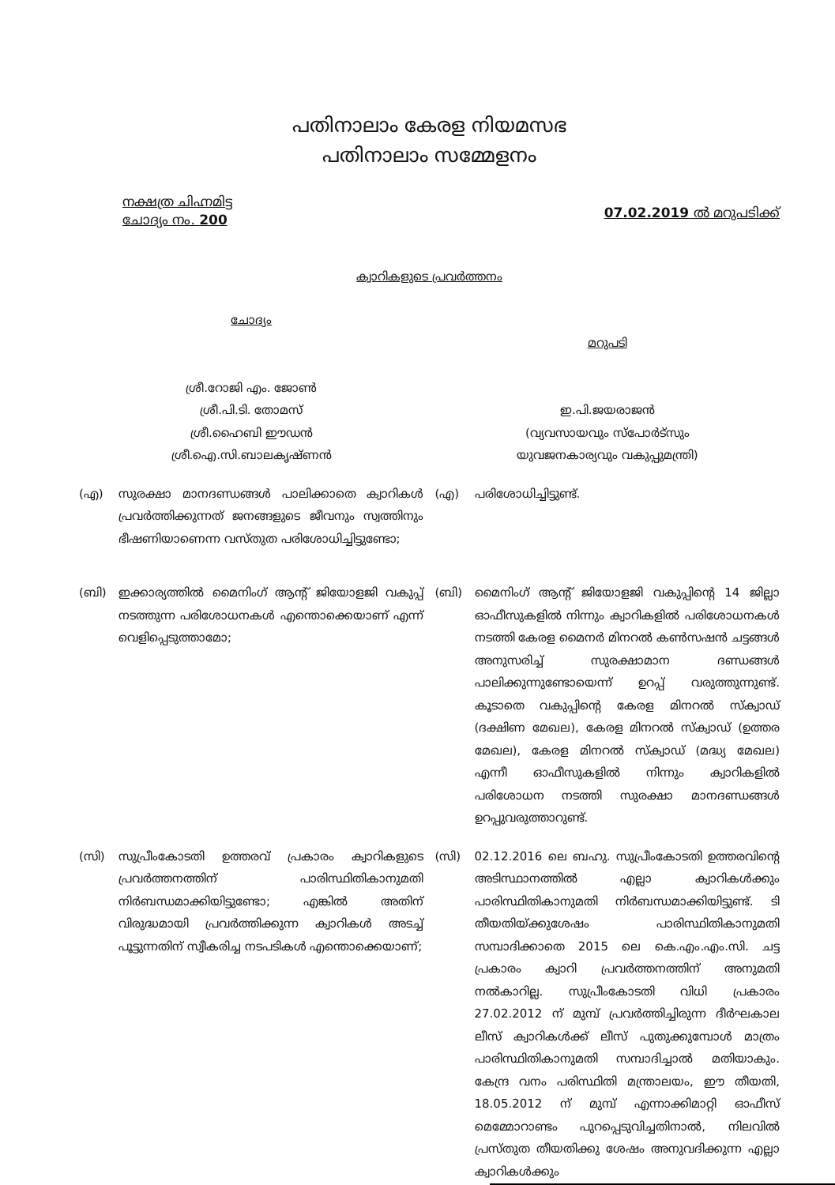പതിനാലാം കേരള നിയമസഭ
പതിനാലാം സമ്മേളനം
നക്ഷത്ര ചിഹ്നമിട്ട
ചോദ്യം നം. 200
07.02.2019 ൽ മറുപടിക്ക്
ക്വാറികളുടെ പ്രവർത്തനം
ചോദ്യം
ശ്രീ.റോജി എം. ജോൺ
ശ്രീ.പി.ടി. തോമസ്
ശ്രീ.ഹൈബി ഈഡൻ
ശ്രീ.ഐ.സി.ബാലകൃഷ്ണൻ
മറുപടി
ഇ.പി.ജയരാജൻ
(വ്യവസായവും സ്പോർട്സും
യുവജനകാര്യവും വകുപ്പുമന്ത്രി)
(എ) സുരക്ഷാ മാനദണ്ഡങ്ങൾ പാലിക്കാതെ ക്വാറികൾ പ്രവർത്തിക്കുന്നത് ജനങ്ങളുടെ ജീവനും സ്വത്തിനും ഭീഷണിയാണെന്ന വസ്തുത പരിശോധിച്ചിട്ടുണ്ടോ;
(എ) പരിശോധിച്ചിട്ടുണ്ട്.
(ബി) ഇക്കാര്യത്തിൽ മൈനിംഗ് ആന്റ് ജിയോളജി വകുപ്പ് നടത്തുന്ന പരിശോധനകൾ എന്തൊക്കെയാണ് എന്ന് വെളിപ്പെടുത്താമോ;
(ബി) മൈനിംഗ് ആന്റ് ജിയോളജി വകുപ്പിന്റെ 14 ജില്ലാ ഓഫീസുകളിൽ നിന്നും ക്വാറികളിൽ പരിശോധനകൾ നടത്തി കേരള മൈനർ മിനറൽ കൺസഷൻ ചട്ടങ്ങൾ അനുസരിച്ച് സുരക്ഷാമാന ദണ്ഡങ്ങൾ പാലിക്കുന്നുണ്ടോയെന്ന് ഉറപ്പ് വരുത്തുന്നുണ്ട്. കൂടാതെ വകുപ്പിന്റെ കേരള മിനറൽ സ്ക്വാഡ് (ദക്ഷിണ മേഖല), കേരള മിനറൽ സ്ക്വാഡ് (ഉത്തര മേഖല), കേരള മിനറൽ സ്ക്വാഡ് (മദ്ധ്യ മേഖല) എന്നീ ഓഫീസുകളിൽ നിന്നും ക്വാറികളിൽ പരിശോധന നടത്തി സുരക്ഷാ മാനദണ്ഡങ്ങൾ ഉറപ്പുവരുത്താറുണ്ട്.
(സി) സുപ്രീംകോടതി ഉത്തരവ് പ്രകാരം ക്വാറികളുടെ പ്രവർത്തനത്തിന് പാരിസ്ഥിതികാനുമതി നിർബന്ധമാക്കിയിട്ടുണ്ടോ; എങ്കിൽ അതിന് വിരുദ്ധമായി പ്രവർത്തിക്കുന്ന ക്വാറികൾ അടച്ച് പൂട്ടുന്നതിന് സ്വീകരിച്ച നടപടികൾ എന്തൊക്കെയാണ്;
(സി) 02.12.2016 ലെ ബഹു. സുപ്രീംകോടതി ഉത്തരവിന്റെ അടിസ്ഥാനത്തിൽ എല്ലാ ക്വാറികൾക്കും പാരിസ്ഥിതികാനുമതി നിർബന്ധമാക്കിയിട്ടുണ്ട്. ടി തീയതിയ്ക്കുശേഷം പാരിസ്ഥിതികാനുമതി സമ്പാദിക്കാതെ 2015 ലെ കെ.എം.എം.സി. ചട്ട പ്രകാരം ക്വാറി പ്രവർത്തനത്തിന് അനുമതി നൽകാറില്ല. സുപ്രീംകോടതി വിധി പ്രകാരം 27.02.2012 ന് മുമ്പ് പ്രവർത്തിച്ചിരുന്ന ദീർഘകാല ലീസ് ക്വാറികൾക്ക് ലീസ് പുതുക്കുമ്പോൾ മാത്രം പാരിസ്ഥിതികാനുമതി സമ്പാദിച്ചാൽ മതിയാകും. കേന്ദ്ര വനം പരിസ്ഥിതി മന്ത്രാലയം, ഈ തീയതി, 18.05.2012 ന് മുമ്പ് എന്നാക്കിമാറ്റി ഓഫീസ് മെമ്മോറാണ്ടം പുറപ്പെടുവിച്ചതിനാൽ, നിലവിൽ പ്രസ്തുത തീയതിക്കു ശേഷം അനുവദിക്കുന്ന എല്ലാ ക്വാറികൾക്കും